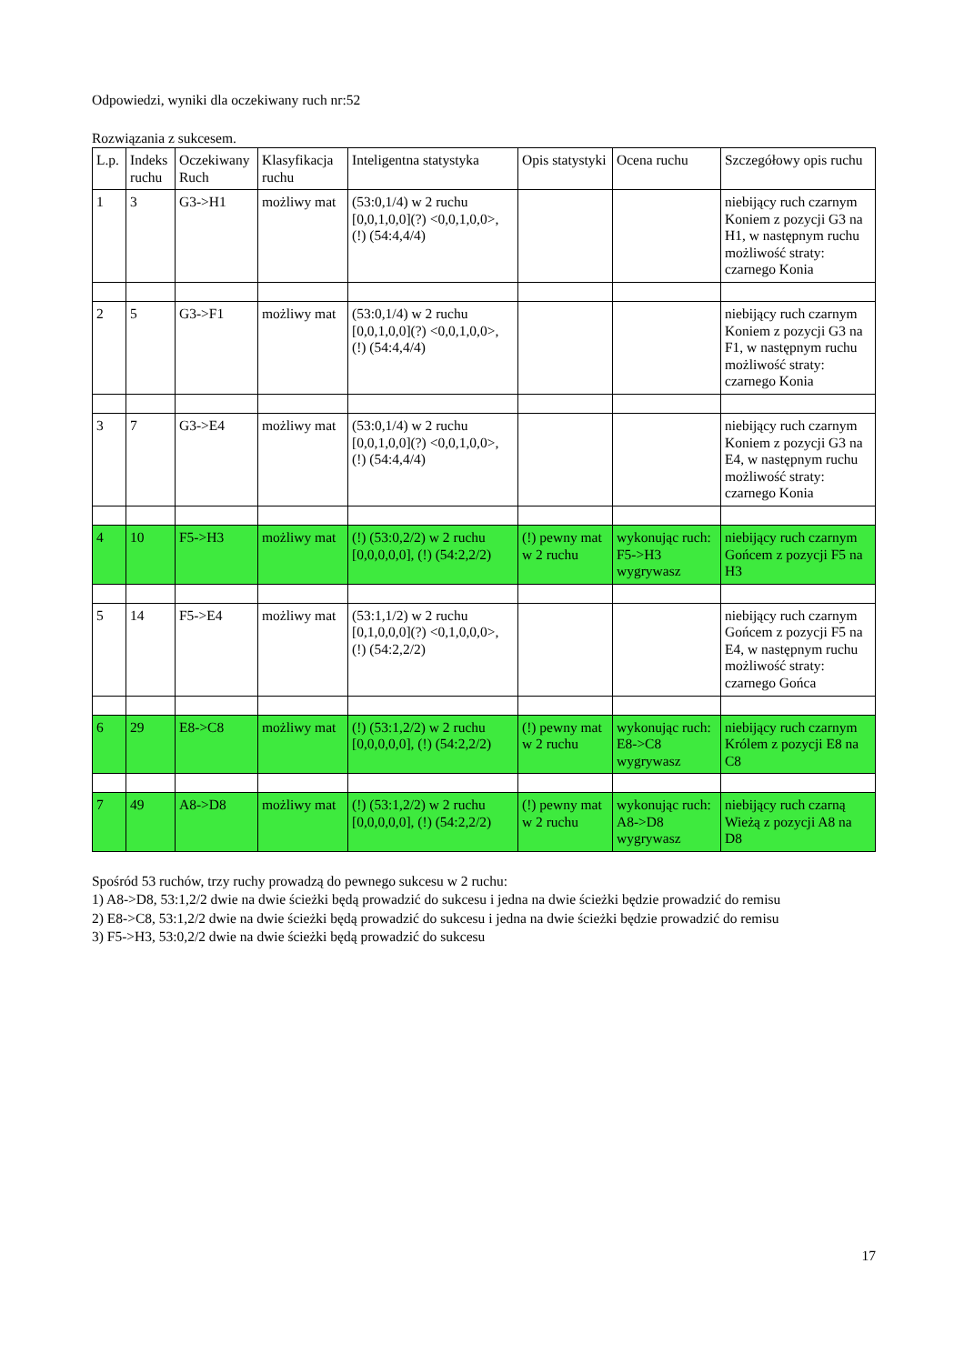Odpowiedzi, wyniki dla oczekiwany ruch nr:52
Rozwiązania z sukcesem.
| L.p. | Indeks ruchu | Oczekiwany Ruch | Klasyfikacja ruchu | Inteligentna statystyka | Opis statystyki | Ocena ruchu | Szczegółowy opis ruchu |
| --- | --- | --- | --- | --- | --- | --- | --- |
| 1 | 3 | G3->H1 | możliwy mat | (53:0,1/4) w 2 ruchu [0,0,1,0,0](?) <0,0,1,0,0>, (!) (54:4,4/4) | | | niebijący ruch czarnym Koniem z pozycji G3 na H1, w następnym ruchu możliwość straty: czarnego Konia |
| 2 | 5 | G3->F1 | możliwy mat | (53:0,1/4) w 2 ruchu [0,0,1,0,0](?) <0,0,1,0,0>, (!) (54:4,4/4) | | | niebijący ruch czarnym Koniem z pozycji G3 na F1, w następnym ruchu możliwość straty: czarnego Konia |
| 3 | 7 | G3->E4 | możliwy mat | (53:0,1/4) w 2 ruchu [0,0,1,0,0](?) <0,0,1,0,0>, (!) (54:4,4/4) | | | niebijący ruch czarnym Koniem z pozycji G3 na E4, w następnym ruchu możliwość straty: czarnego Konia |
| 4 | 10 | F5->H3 | możliwy mat | (!) (53:0,2/2) w 2 ruchu [0,0,0,0,0], (!) (54:2,2/2) | (!) pewny mat w 2 ruchu | wykonując ruch: F5->H3 wygrywasz | niebijący ruch czarnym Gońcem z pozycji F5 na H3 |
| 5 | 14 | F5->E4 | możliwy mat | (53:1,1/2) w 2 ruchu [0,1,0,0,0](?) <0,1,0,0,0>, (!) (54:2,2/2) | | | niebijący ruch czarnym Gońcem z pozycji F5 na E4, w następnym ruchu możliwość straty: czarnego Gońca |
| 6 | 29 | E8->C8 | możliwy mat | (!) (53:1,2/2) w 2 ruchu [0,0,0,0,0], (!) (54:2,2/2) | (!) pewny mat w 2 ruchu | wykonując ruch: E8->C8 wygrywasz | niebijący ruch czarnym Królem z pozycji E8 na C8 |
| 7 | 49 | A8->D8 | możliwy mat | (!) (53:1,2/2) w 2 ruchu [0,0,0,0,0], (!) (54:2,2/2) | (!) pewny mat w 2 ruchu | wykonując ruch: A8->D8 wygrywasz | niebijący ruch czarną Wieżą z pozycji A8 na D8 |
Spośród 53 ruchów, trzy ruchy prowadzą do pewnego sukcesu w 2 ruchu:
1) A8->D8, 53:1,2/2 dwie na dwie ścieżki będą prowadzić do sukcesu i jedna na dwie ścieżki będzie prowadzić do remisu
2) E8->C8, 53:1,2/2 dwie na dwie ścieżki będą prowadzić do sukcesu i jedna na dwie ścieżki będzie prowadzić do remisu
3) F5->H3, 53:0,2/2 dwie na dwie ścieżki będą prowadzić do sukcesu
17